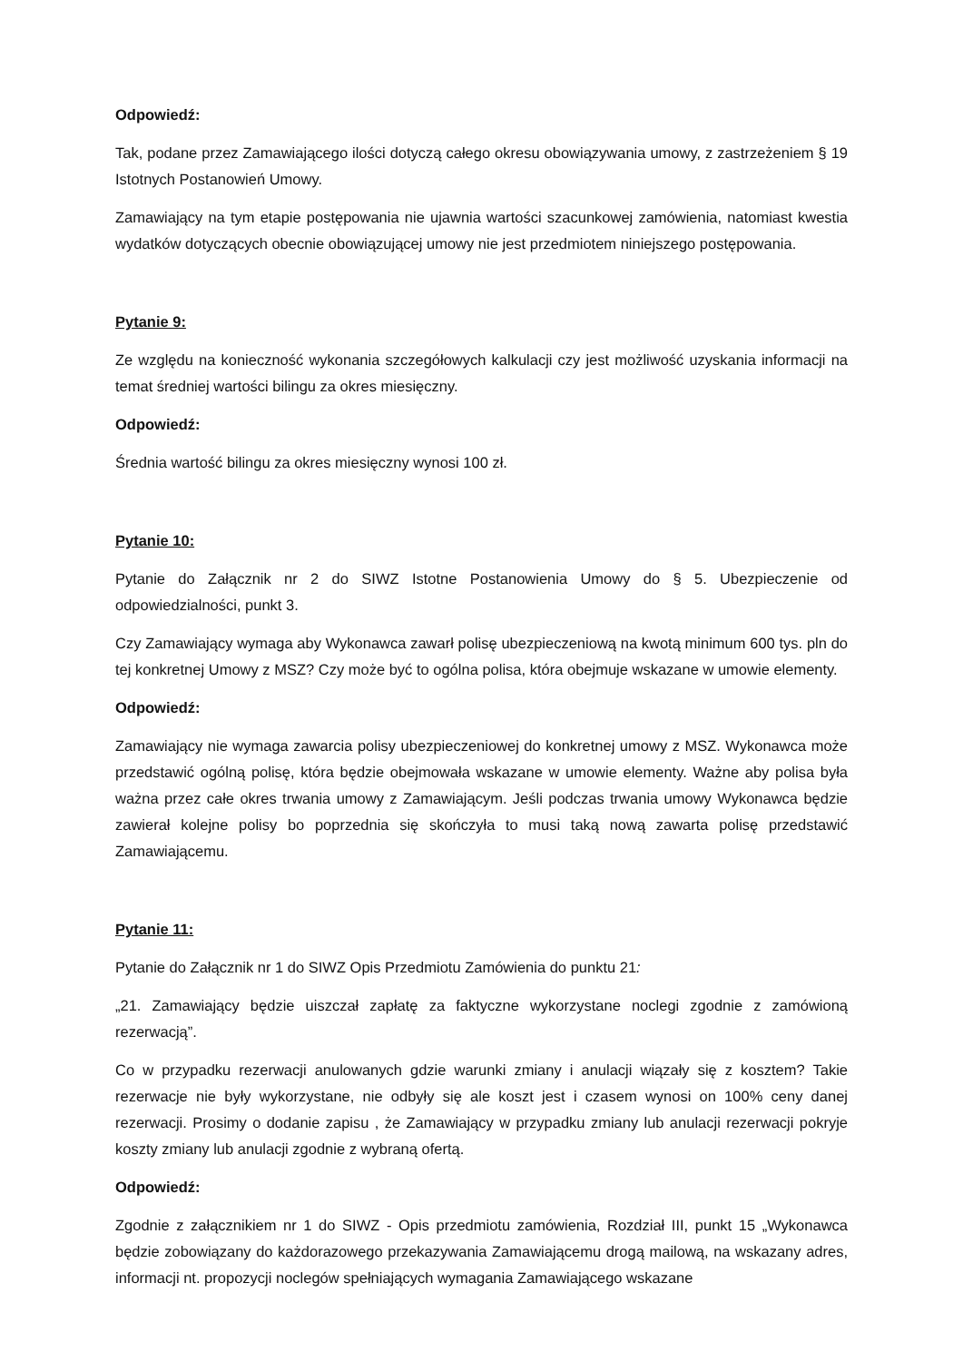Odpowiedź:
Tak, podane przez Zamawiającego ilości dotyczą całego okresu obowiązywania umowy, z zastrzeżeniem § 19 Istotnych Postanowień Umowy.
Zamawiający na tym etapie postępowania nie ujawnia wartości szacunkowej zamówienia, natomiast kwestia wydatków dotyczących obecnie obowiązującej umowy nie jest przedmiotem niniejszego postępowania.
Pytanie 9:
Ze względu na konieczność wykonania szczegółowych kalkulacji czy jest możliwość uzyskania informacji na temat średniej wartości bilingu za okres miesięczny.
Odpowiedź:
Średnia wartość bilingu za okres miesięczny wynosi 100 zł.
Pytanie 10:
Pytanie do Załącznik nr 2 do SIWZ Istotne Postanowienia Umowy do § 5. Ubezpieczenie od odpowiedzialności, punkt 3.
Czy Zamawiający wymaga aby Wykonawca zawarł polisę ubezpieczeniową na kwotą minimum 600 tys. pln do tej konkretnej Umowy z MSZ? Czy może być to ogólna polisa, która obejmuje wskazane w umowie elementy.
Odpowiedź:
Zamawiający nie wymaga zawarcia polisy ubezpieczeniowej do konkretnej umowy z MSZ. Wykonawca może przedstawić ogólną polisę, która będzie obejmowała wskazane w umowie elementy. Ważne aby polisa była ważna przez całe okres trwania umowy z Zamawiającym. Jeśli podczas trwania umowy Wykonawca będzie zawierał kolejne polisy bo poprzednia się skończyła to musi taką nową zawarta polisę przedstawić Zamawiającemu.
Pytanie 11:
Pytanie do Załącznik nr 1 do SIWZ Opis Przedmiotu Zamówienia do punktu 21:
„21. Zamawiający będzie uiszczał zapłatę za faktyczne wykorzystane noclegi zgodnie z zamówioną rezerwacją”.
Co w przypadku rezerwacji anulowanych gdzie warunki zmiany i anulacji wiązały się z kosztem? Takie rezerwacje nie były wykorzystane, nie odbyły się ale koszt jest i czasem wynosi on 100% ceny danej rezerwacji. Prosimy o dodanie zapisu , że Zamawiający w przypadku zmiany lub anulacji rezerwacji pokryje koszty zmiany lub anulacji zgodnie z wybraną ofertą.
Odpowiedź:
Zgodnie z załącznikiem nr 1 do SIWZ - Opis przedmiotu zamówienia, Rozdział III, punkt 15 „Wykonawca będzie zobowiązany do każdorazowego przekazywania Zamawiającemu drogą mailową, na wskazany adres, informacji nt. propozycji noclegów spełniających wymagania Zamawiającego wskazane